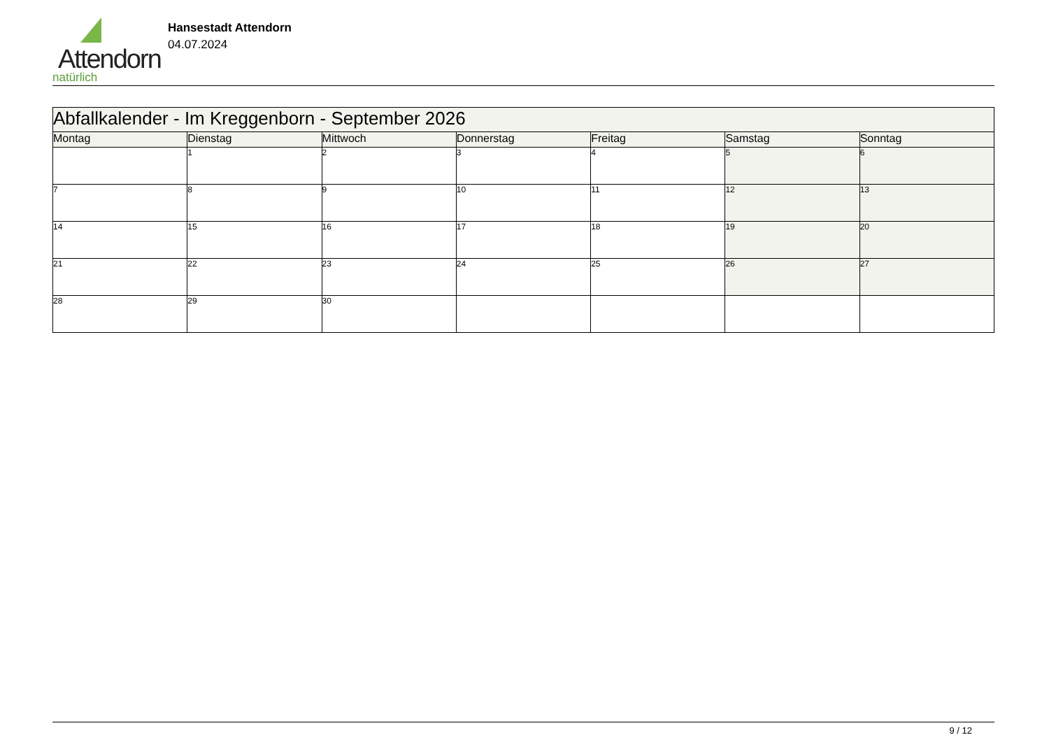Attendorn
natürlich
Hansestadt Attendorn
04.07.2024
| Abfallkalender - Im Kreggenborn - September 2026 | | | | | | |
| Montag | Dienstag | Mittwoch | Donnerstag | Freitag | Samstag | Sonntag |
| | 1 | 2 | 3 | 4 | 5 | 6 |
| 7 | 8 | 9 | 10 | 11 | 12 | 13 |
| 14 | 15 | 16 | 17 | 18 | 19 | 20 |
| 21 | 22 | 23 | 24 | 25 | 26 | 27 |
| 28 | 29 | 30 | | | | |
9 / 12